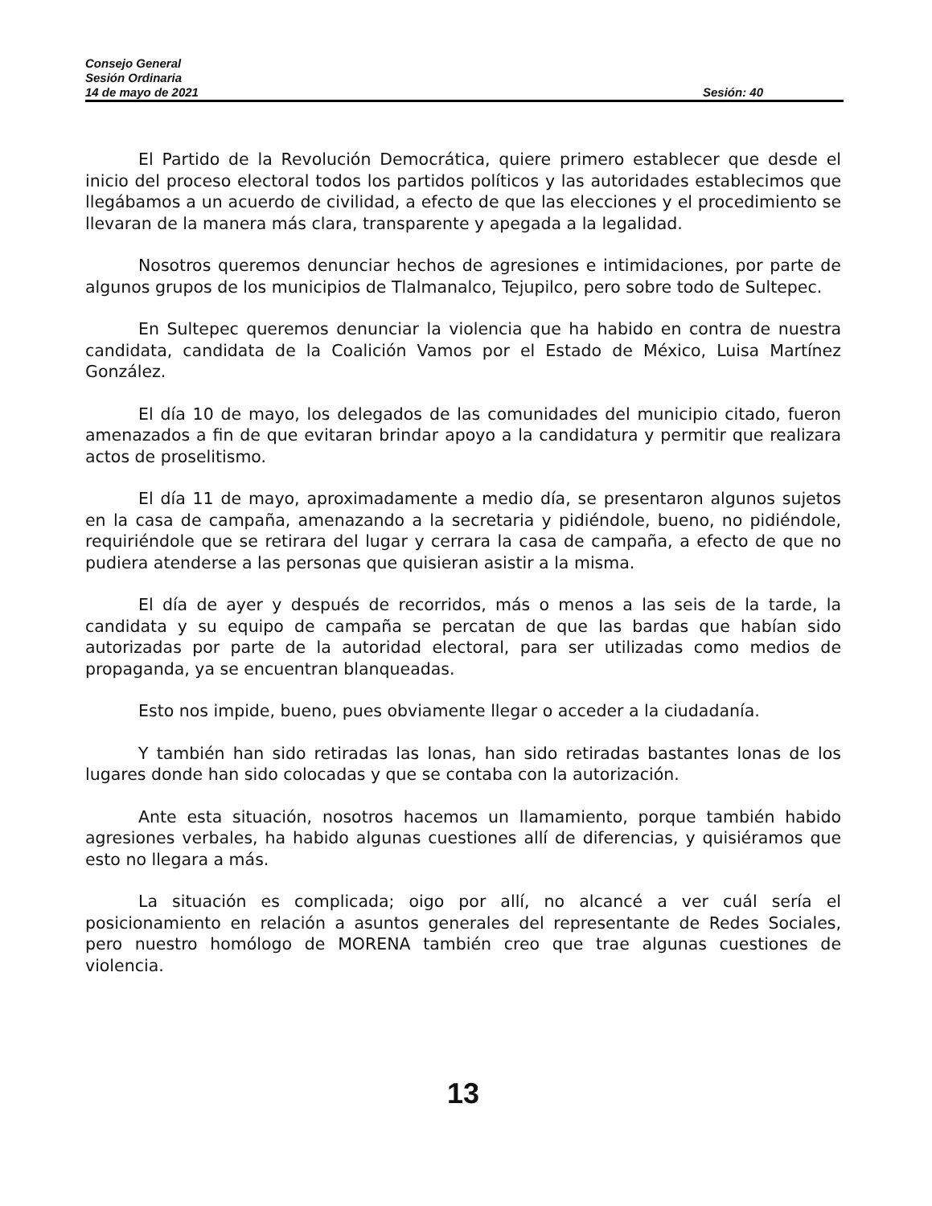Consejo General
Sesión Ordinaria
14 de mayo de 2021 Sesión: 40
El Partido de la Revolución Democrática, quiere primero establecer que desde el inicio del proceso electoral todos los partidos políticos y las autoridades establecimos que llegábamos a un acuerdo de civilidad, a efecto de que las elecciones y el procedimiento se llevaran de la manera más clara, transparente y apegada a la legalidad.
Nosotros queremos denunciar hechos de agresiones e intimidaciones, por parte de algunos grupos de los municipios de Tlalmanalco, Tejupilco, pero sobre todo de Sultepec.
En Sultepec queremos denunciar la violencia que ha habido en contra de nuestra candidata, candidata de la Coalición Vamos por el Estado de México, Luisa Martínez González.
El día 10 de mayo, los delegados de las comunidades del municipio citado, fueron amenazados a fin de que evitaran brindar apoyo a la candidatura y permitir que realizara actos de proselitismo.
El día 11 de mayo, aproximadamente a medio día, se presentaron algunos sujetos en la casa de campaña, amenazando a la secretaria y pidiéndole, bueno, no pidiéndole, requiriéndole que se retirara del lugar y cerrara la casa de campaña, a efecto de que no pudiera atenderse a las personas que quisieran asistir a la misma.
El día de ayer y después de recorridos, más o menos a las seis de la tarde, la candidata y su equipo de campaña se percatan de que las bardas que habían sido autorizadas por parte de la autoridad electoral, para ser utilizadas como medios de propaganda, ya se encuentran blanqueadas.
Esto nos impide, bueno, pues obviamente llegar o acceder a la ciudadanía.
Y también han sido retiradas las lonas, han sido retiradas bastantes lonas de los lugares donde han sido colocadas y que se contaba con la autorización.
Ante esta situación, nosotros hacemos un llamamiento, porque también habido agresiones verbales, ha habido algunas cuestiones allí de diferencias, y quisiéramos que esto no llegara a más.
La situación es complicada; oigo por allí, no alcancé a ver cuál sería el posicionamiento en relación a asuntos generales del representante de Redes Sociales, pero nuestro homólogo de MORENA también creo que trae algunas cuestiones de violencia.
13